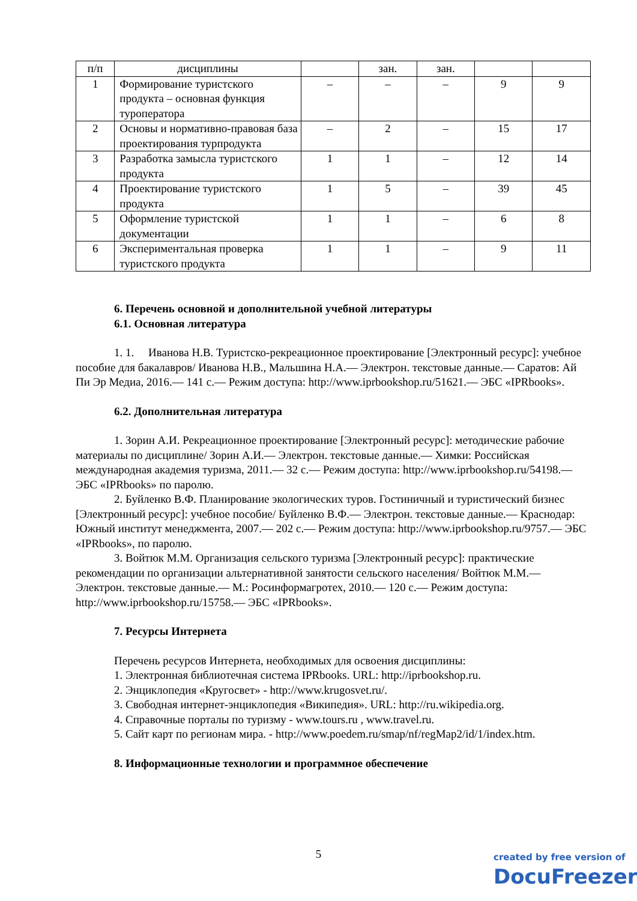| п/п | дисциплины | | зан. | зан. | | |
| 1 | Формирование туристского продукта – основная функция туроператора | – | – | – | 9 | 9 |
| 2 | Основы и нормативно-правовая база проектирования турпродукта | – | 2 | – | 15 | 17 |
| 3 | Разработка замысла туристского продукта | 1 | 1 | – | 12 | 14 |
| 4 | Проектирование туристского продукта | 1 | 5 | – | 39 | 45 |
| 5 | Оформление туристской документации | 1 | 1 | – | 6 | 8 |
| 6 | Экспериментальная проверка туристского продукта | 1 | 1 | – | 9 | 11 |
6. Перечень основной и дополнительной учебной литературы
6.1. Основная литература
1. 1. Иванова Н.В. Туристско-рекреационное проектирование [Электронный ресурс]: учебное пособие для бакалавров/ Иванова Н.В., Мальшина Н.А.— Электрон. текстовые данные.— Саратов: Ай Пи Эр Медиа, 2016.— 141 c.— Режим доступа: http://www.iprbookshop.ru/51621.— ЭБС «IPRbooks».
6.2. Дополнительная литература
1. Зорин А.И. Рекреационное проектирование [Электронный ресурс]: методические рабочие материалы по дисциплине/ Зорин А.И.— Электрон. текстовые данные.— Химки: Российская международная академия туризма, 2011.— 32 c.— Режим доступа: http://www.iprbookshop.ru/54198.— ЭБС «IPRbooks» по паролю.
2. Буйленко В.Ф. Планирование экологических туров. Гостиничный и туристический бизнес [Электронный ресурс]: учебное пособие/ Буйленко В.Ф.— Электрон. текстовые данные.— Краснодар: Южный институт менеджмента, 2007.— 202 c.— Режим доступа: http://www.iprbookshop.ru/9757.— ЭБС «IPRbooks», по паролю.
3. Войтюк М.М. Организация сельского туризма [Электронный ресурс]: практические рекомендации по организации альтернативной занятости сельского населения/ Войтюк М.М.— Электрон. текстовые данные.— М.: Росинформагротех, 2010.— 120 c.— Режим доступа: http://www.iprbookshop.ru/15758.— ЭБС «IPRbooks».
7. Ресурсы Интернета
Перечень ресурсов Интернета, необходимых для освоения дисциплины:
1. Электронная библиотечная система IPRbooks. URL: http://iprbookshop.ru.
2. Энциклопедия «Кругосвет» - http://www.krugosvet.ru/.
3. Свободная интернет-энциклопедия «Википедия». URL: http://ru.wikipedia.org.
4. Справочные порталы по туризму - www.tours.ru , www.travel.ru.
5. Сайт карт по регионам мира. - http://www.poedem.ru/smap/nf/regMap2/id/1/index.htm.
8. Информационные технологии и программное обеспечение
5
created by free version of
DocuFreezer